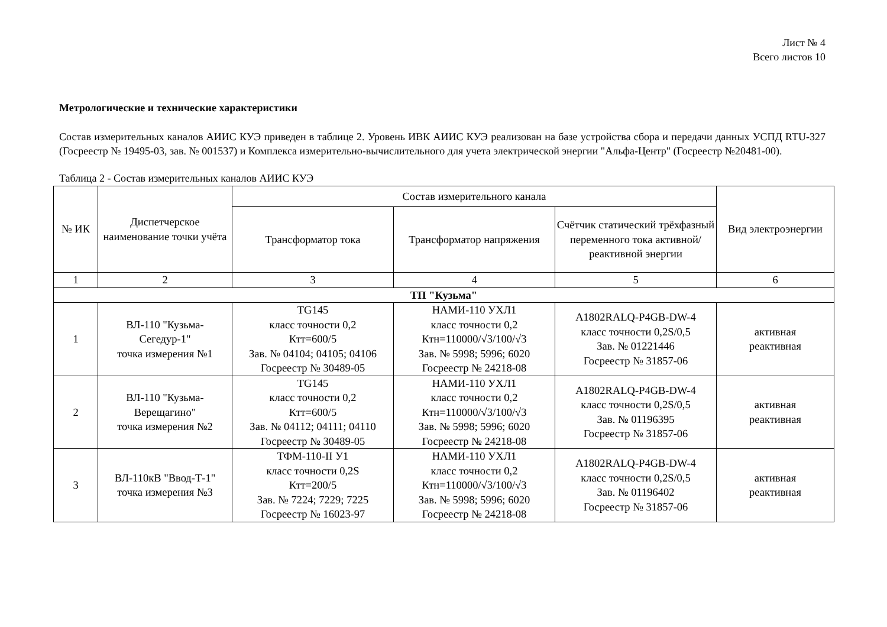Лист № 4
Всего листов 10
Метрологические и технические характеристики
Состав измерительных каналов АИИС КУЭ приведен в таблице 2. Уровень ИВК АИИС КУЭ реализован на базе устройства сбора и передачи данных УСПД RTU-327 (Госреестр № 19495-03, зав. № 001537) и Комплекса измерительно-вычислительного для учета электрической энергии "Альфа-Центр" (Госреестр №20481-00).
Таблица 2 - Состав измерительных каналов АИИС КУЭ
| № ИК | Диспетчерское наименование точки учёта | Состав измерительного канала | | | Вид электроэнергии |
| --- | --- | --- | --- | --- | --- |
| | | Трансформатор тока | Трансформатор напряжения | Счётчик статический трёхфазный переменного тока активной/реактивной энергии | |
| 1 | 2 | 3 | 4 | 5 | 6 |
| ТП "Кузьма" | | | | | |
| 1 | ВЛ-110 "Кузьма- Сегедур-1" точка измерения №1 | TG145 класс точности 0,2 Ктт=600/5 Зав. № 04104; 04105; 04106 Госреестр № 30489-05 | НАМИ-110 УХЛ1 класс точности 0,2 Ктн=110000/√3/100/√3 Зав. № 5998; 5996; 6020 Госреестр № 24218-08 | A1802RALQ-P4GB-DW-4 класс точности 0,2S/0,5 Зав. № 01221446 Госреестр № 31857-06 | активная реактивная |
| 2 | ВЛ-110 "Кузьма- Верещагино" точка измерения №2 | TG145 класс точности 0,2 Ктт=600/5 Зав. № 04112; 04111; 04110 Госреестр № 30489-05 | НАМИ-110 УХЛ1 класс точности 0,2 Ктн=110000/√3/100/√3 Зав. № 5998; 5996; 6020 Госреестр № 24218-08 | A1802RALQ-P4GB-DW-4 класс точности 0,2S/0,5 Зав. № 01196395 Госреестр № 31857-06 | активная реактивная |
| 3 | ВЛ-110кВ "Ввод-Т-1" точка измерения №3 | ТФМ-110-II У1 класс точности 0,2S Ктт=200/5 Зав. № 7224; 7229; 7225 Госреестр № 16023-97 | НАМИ-110 УХЛ1 класс точности 0,2 Ктн=110000/√3/100/√3 Зав. № 5998; 5996; 6020 Госреестр № 24218-08 | A1802RALQ-P4GB-DW-4 класс точности 0,2S/0,5 Зав. № 01196402 Госреестр № 31857-06 | активная реактивная |